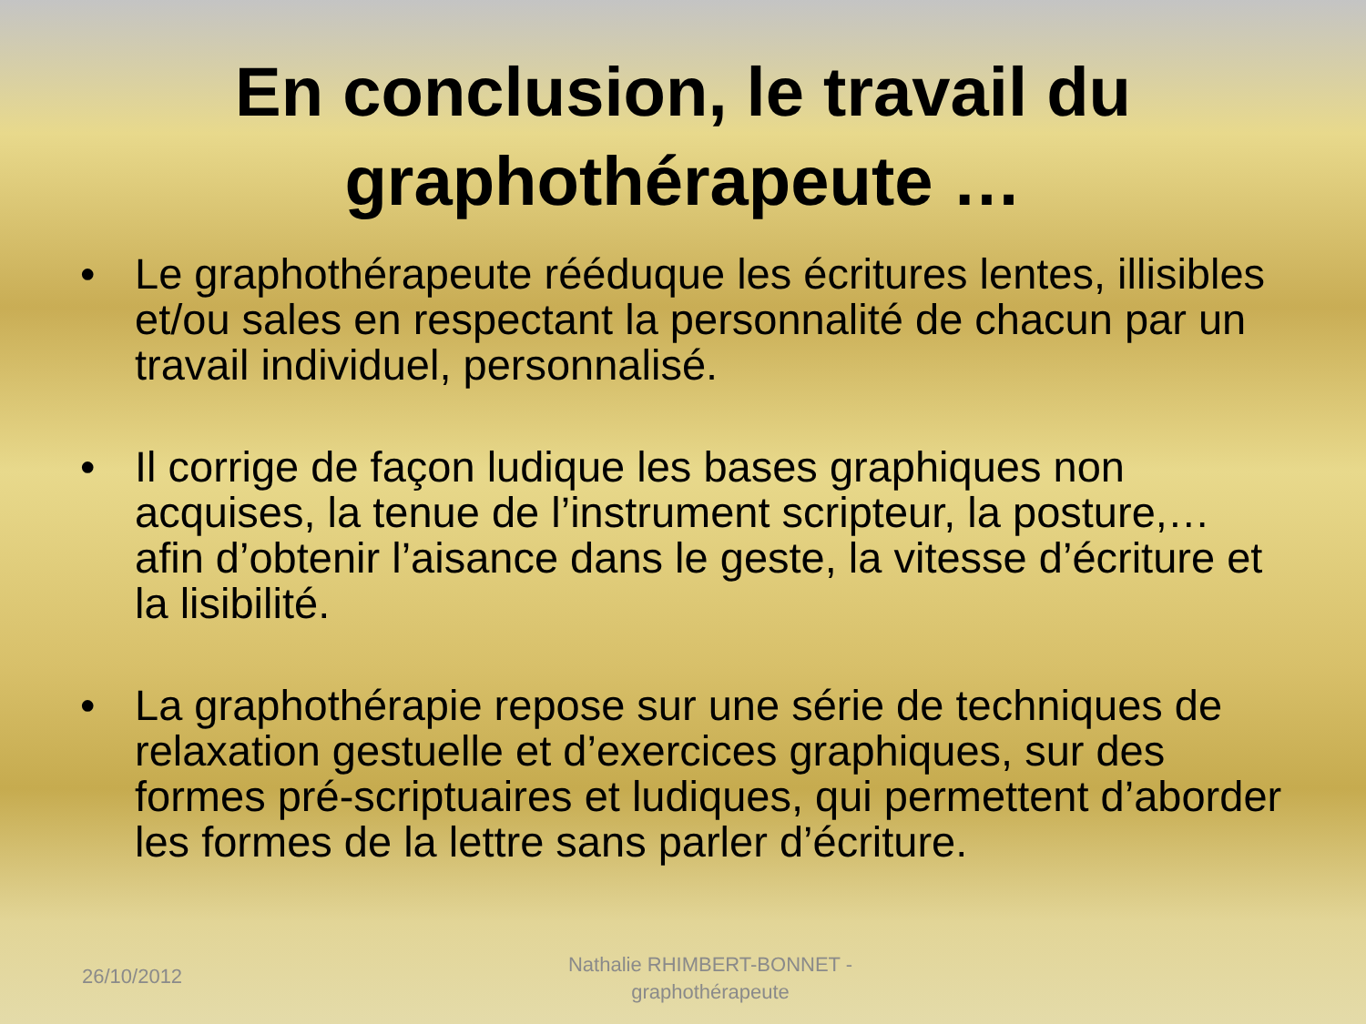En conclusion, le travail du
graphothérapeute …
• Le graphothérapeute rééduque les écritures lentes, illisibles et/ou sales en respectant la personnalité de chacun par un travail individuel, personnalisé.
• Il corrige de façon ludique les bases graphiques non acquises, la tenue de l’instrument scripteur, la posture,… afin d’obtenir l’aisance dans le geste, la vitesse d’écriture et la lisibilité.
• La graphothérapie repose sur une série de techniques de relaxation gestuelle et d’exercices graphiques, sur des formes pré-scriptuaires et ludiques, qui permettent d’aborder les formes de la lettre sans parler d’écriture.
26/10/2012
Nathalie RHIMBERT-BONNET - graphothérapeute